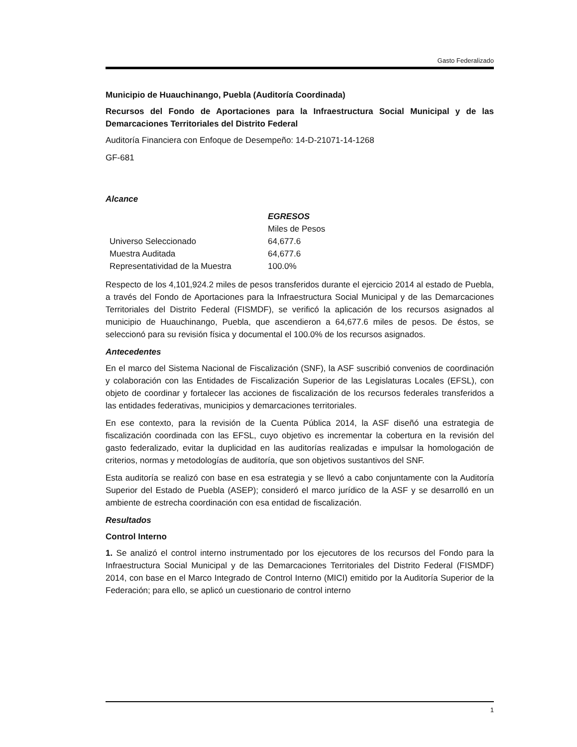Gasto Federalizado
Municipio de Huauchinango, Puebla (Auditoría Coordinada)
Recursos del Fondo de Aportaciones para la Infraestructura Social Municipal y de las Demarcaciones Territoriales del Distrito Federal
Auditoría Financiera con Enfoque de Desempeño: 14-D-21071-14-1268
GF-681
Alcance
| | EGRESOS |
| --- | --- |
| | Miles de Pesos |
| Universo Seleccionado | 64,677.6 |
| Muestra Auditada | 64,677.6 |
| Representatividad de la Muestra | 100.0% |
Respecto de los 4,101,924.2 miles de pesos transferidos durante el ejercicio 2014 al estado de Puebla, a través del Fondo de Aportaciones para la Infraestructura Social Municipal y de las Demarcaciones Territoriales del Distrito Federal (FISMDF), se verificó la aplicación de los recursos asignados al municipio de Huauchinango, Puebla, que ascendieron a 64,677.6 miles de pesos. De éstos, se seleccionó para su revisión física y documental el 100.0% de los recursos asignados.
Antecedentes
En el marco del Sistema Nacional de Fiscalización (SNF), la ASF suscribió convenios de coordinación y colaboración con las Entidades de Fiscalización Superior de las Legislaturas Locales (EFSL), con objeto de coordinar y fortalecer las acciones de fiscalización de los recursos federales transferidos a las entidades federativas, municipios y demarcaciones territoriales.
En ese contexto, para la revisión de la Cuenta Pública 2014, la ASF diseñó una estrategia de fiscalización coordinada con las EFSL, cuyo objetivo es incrementar la cobertura en la revisión del gasto federalizado, evitar la duplicidad en las auditorías realizadas e impulsar la homologación de criterios, normas y metodologías de auditoría, que son objetivos sustantivos del SNF.
Esta auditoría se realizó con base en esa estrategia y se llevó a cabo conjuntamente con la Auditoría Superior del Estado de Puebla (ASEP); consideró el marco jurídico de la ASF y se desarrolló en un ambiente de estrecha coordinación con esa entidad de fiscalización.
Resultados
Control Interno
1. Se analizó el control interno instrumentado por los ejecutores de los recursos del Fondo para la Infraestructura Social Municipal y de las Demarcaciones Territoriales del Distrito Federal (FISMDF) 2014, con base en el Marco Integrado de Control Interno (MICI) emitido por la Auditoría Superior de la Federación; para ello, se aplicó un cuestionario de control interno
1